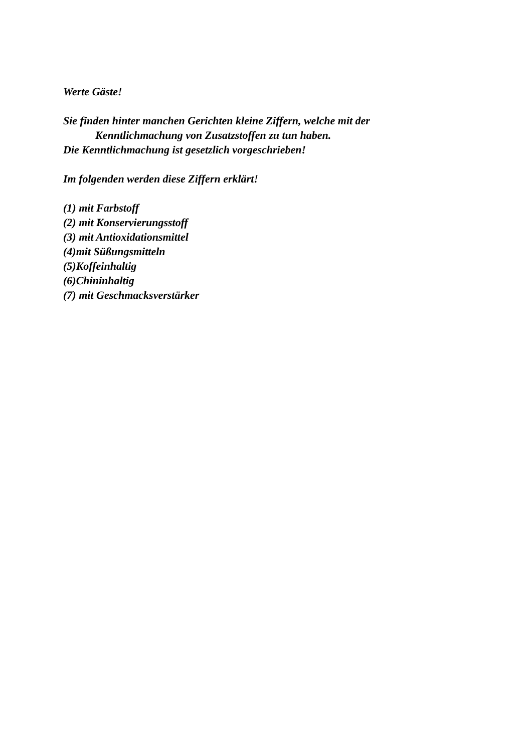Werte Gäste!
Sie finden hinter manchen Gerichten kleine Ziffern, welche mit der
Kenntlichmachung von Zusatzstoffen zu tun haben.
Die Kenntlichmachung ist gesetzlich vorgeschrieben!
Im folgenden werden diese Ziffern erklärt!
(1) mit Farbstoff
(2) mit Konservierungsstoff
(3) mit Antioxidationsmittel
(4)mit Süßungsmitteln
(5)Koffeinhaltig
(6)Chininhaltig
(7) mit Geschmacksverstärker